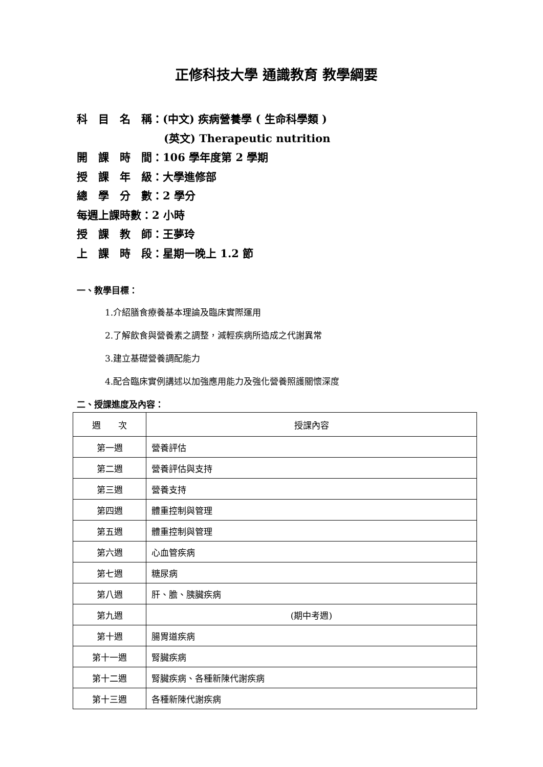正修科技大學 通識教育 教學綱要
科　目　名　稱：(中文) 疾病營養學 ( 生命科學類 )
(英文) Therapeutic nutrition
開　課　時　間：106 學年度第 2 學期
授　課　年　級：大學進修部
總　學　分　數：2 學分
每週上課時數：2 小時
授　課　教　師：王夢玲
上　課　時　段：星期一晚上 1.2 節
一、教學目標：
1.介紹膳食療養基本理論及臨床實際運用
2.了解飲食與營養素之調整，減輕疾病所造成之代謝異常
3.建立基礎營養調配能力
4.配合臨床實例講述以加強應用能力及強化營養照護關懷深度
二、授課進度及內容：
| 週 次 | 授課內容 |
| --- | --- |
| 第一週 | 營養評估 |
| 第二週 | 營養評估與支持 |
| 第三週 | 營養支持 |
| 第四週 | 體重控制與管理 |
| 第五週 | 體重控制與管理 |
| 第六週 | 心血管疾病 |
| 第七週 | 糖尿病 |
| 第八週 | 肝、膽、胰臟疾病 |
| 第九週 | (期中考週) |
| 第十週 | 腸胃道疾病 |
| 第十一週 | 腎臟疾病 |
| 第十二週 | 腎臟疾病、各種新陳代謝疾病 |
| 第十三週 | 各種新陳代謝疾病 |